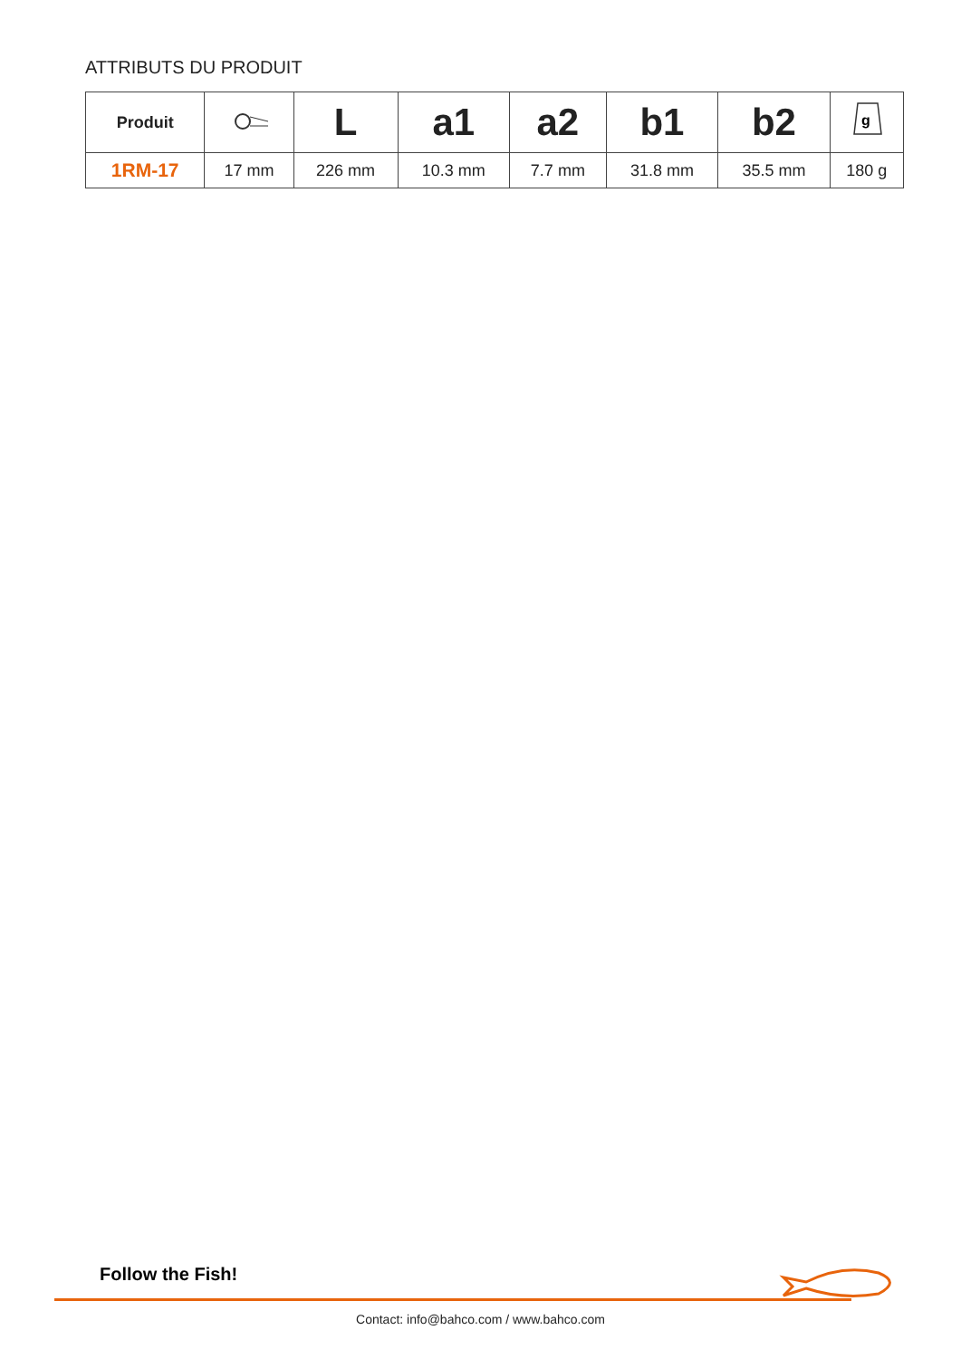ATTRIBUTS DU PRODUIT
| Produit | | L | a1 | a2 | b1 | b2 | g |
| --- | --- | --- | --- | --- | --- | --- | --- |
| 1RM-17 | 17 mm | 226 mm | 10.3 mm | 7.7 mm | 31.8 mm | 35.5 mm | 180 g |
Follow the Fish!
Contact: info@bahco.com / www.bahco.com